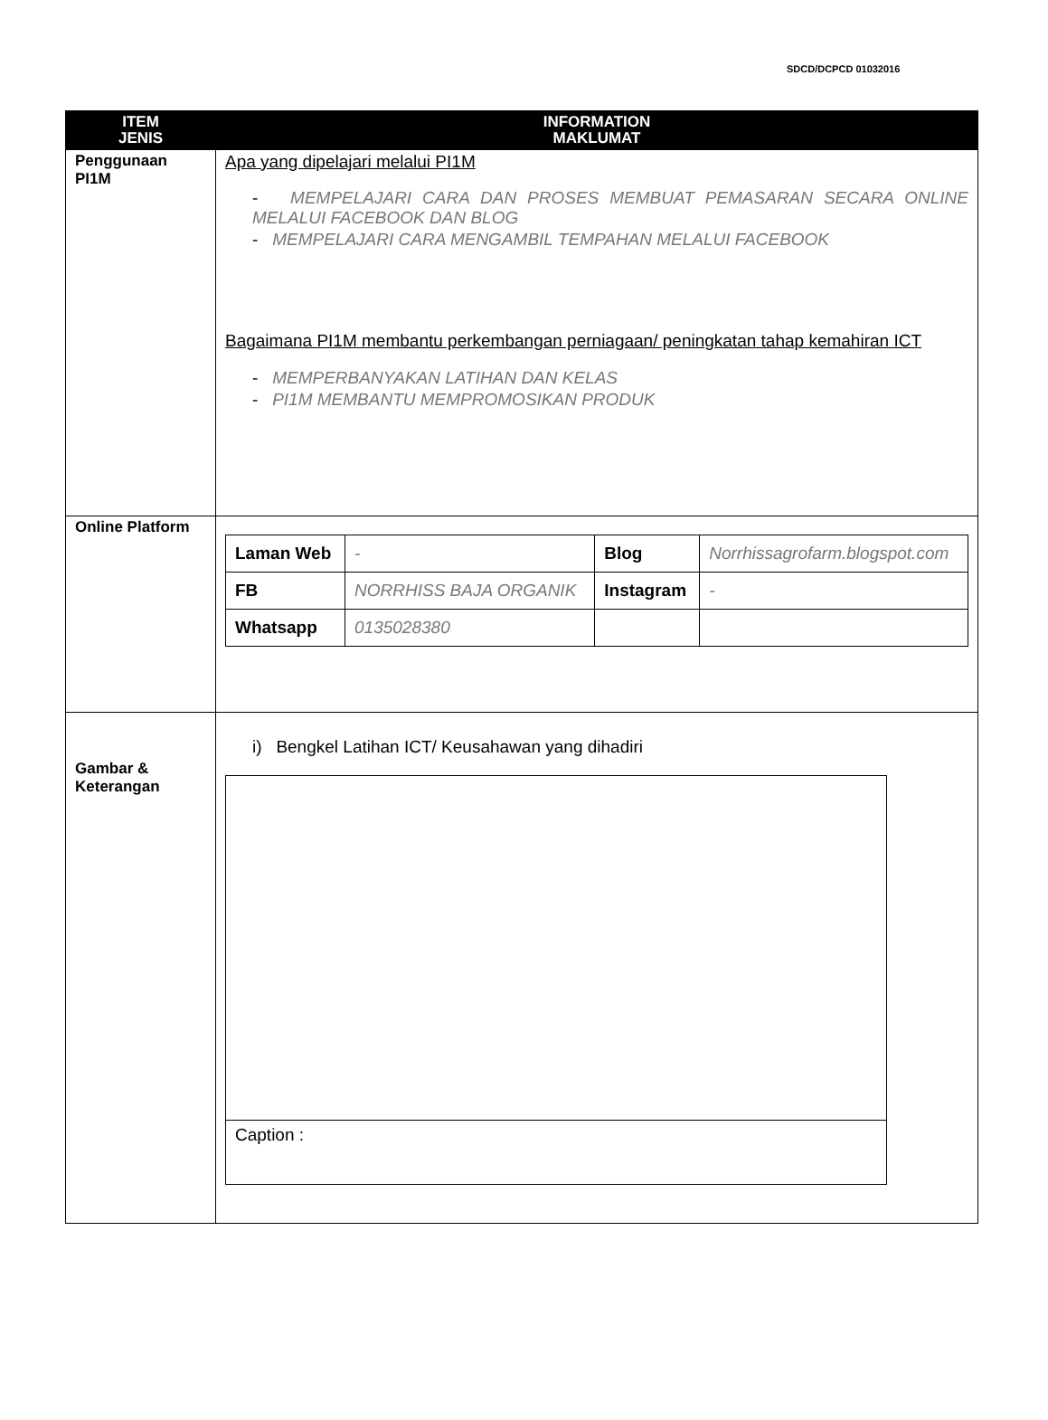SDCD/DCPCD 01032016
| ITEM JENIS | INFORMATION MAKLUMAT |
| --- | --- |
| Penggunaan PI1M | Apa yang dipelajari melalui PI1M - MEMPELAJARI CARA DAN PROSES MEMBUAT PEMASARAN SECARA ONLINE MELALUI FACEBOOK DAN BLOG - MEMPELAJARI CARA MENGAMBIL TEMPAHAN MELALUI FACEBOOK Bagaimana PI1M membantu perkembangan perniagaan/ peningkatan tahap kemahiran ICT - MEMPERBANYAKAN LATIHAN DAN KELAS - PI1M MEMBANTU MEMPROMOSIKAN PRODUK |
| Online Platform | / Laman Web / - / Blog / Norrhissagrofarm.blogspot.com / / FB / NORRHISS BAJA ORGANIK / Instagram / - / / Whatsapp / 0135028380 / / / |
| Gambar & Keterangan | i) Bengkel Latihan ICT/ Keusahawan yang dihadiri Caption : |